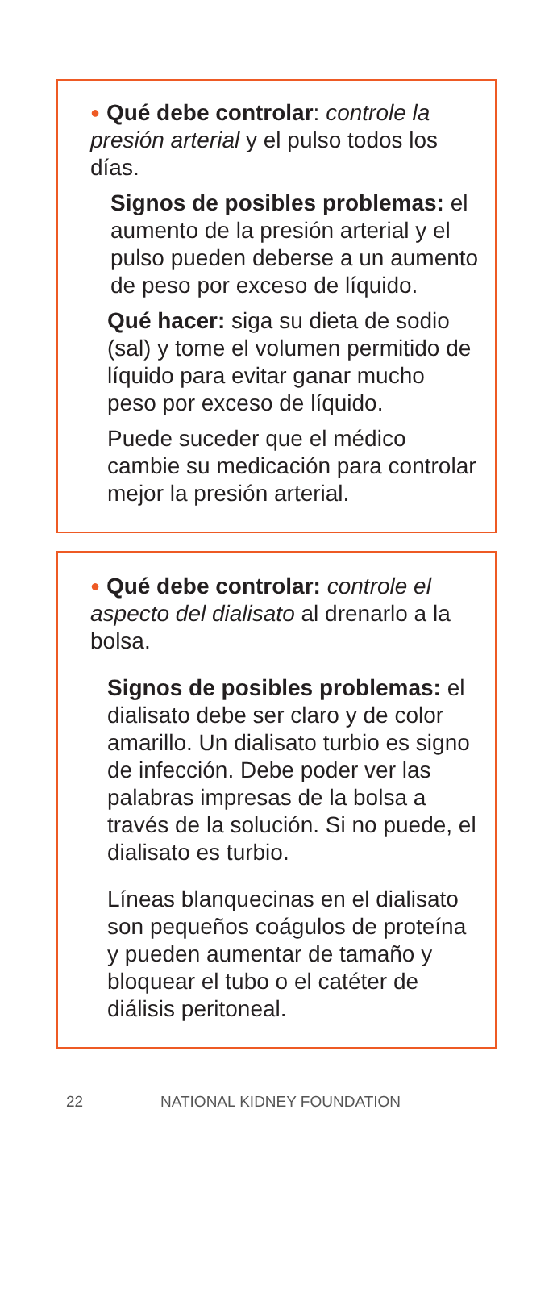● Qué debe controlar: controle la presión arterial y el pulso todos los días.
Signos de posibles problemas: el aumento de la presión arterial y el pulso pueden deberse a un aumento de peso por exceso de líquido.
Qué hacer: siga su dieta de sodio (sal) y tome el volumen permitido de líquido para evitar ganar mucho peso por exceso de líquido.
Puede suceder que el médico cambie su medicación para controlar mejor la presión arterial.
● Qué debe controlar: controle el aspecto del dialisato al drenarlo a la bolsa.
Signos de posibles problemas: el dialisato debe ser claro y de color amarillo. Un dialisato turbio es signo de infección. Debe poder ver las palabras impresas de la bolsa a través de la solución. Si no puede, el dialisato es turbio.
Líneas blanquecinas en el dialisato son pequeños coágulos de proteína y pueden aumentar de tamaño y bloquear el tubo o el catéter de diálisis peritoneal.
22 NATIONAL KIDNEY FOUNDATION